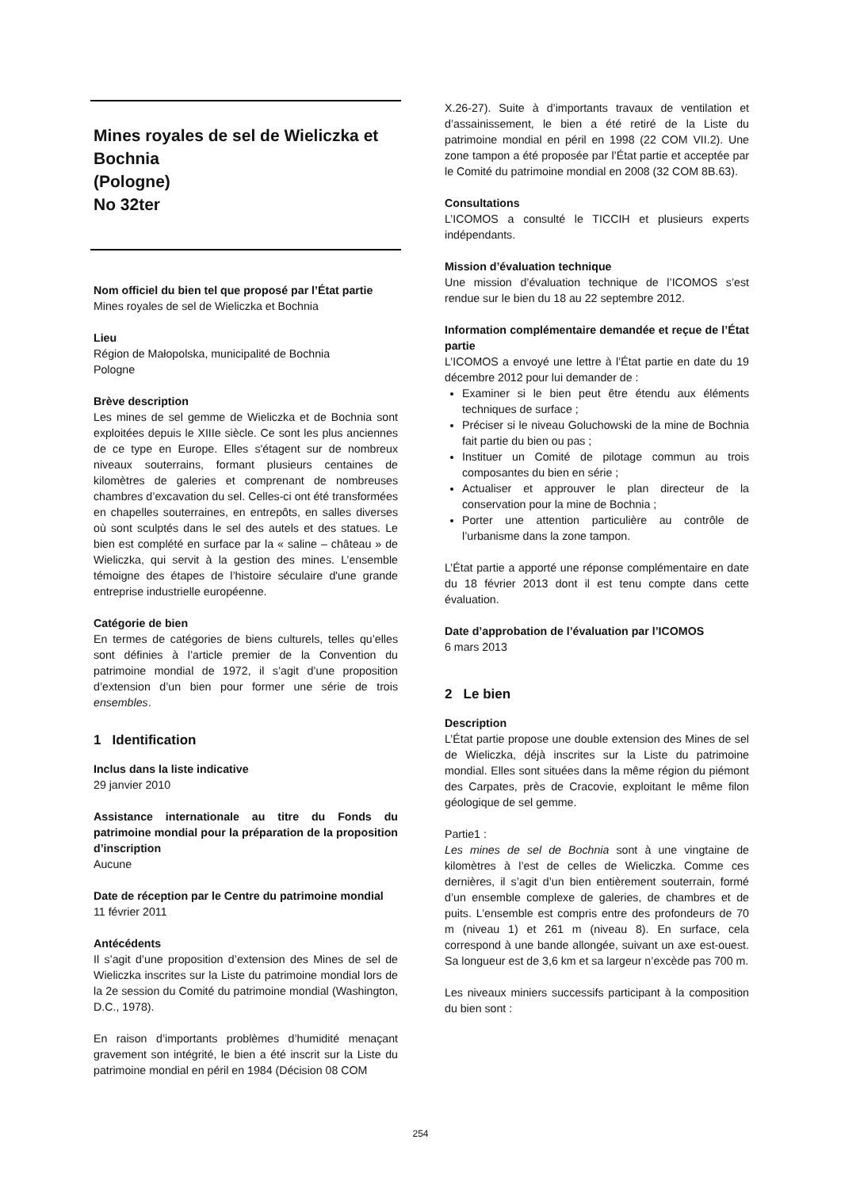Mines royales de sel de Wieliczka et Bochnia
(Pologne)
No 32ter
Nom officiel du bien tel que proposé par l’État partie
Mines royales de sel de Wieliczka et Bochnia
Lieu
Région de Małopolska, municipalité de Bochnia
Pologne
Brève description
Les mines de sel gemme de Wieliczka et de Bochnia sont exploitées depuis le XIIIe siècle. Ce sont les plus anciennes de ce type en Europe. Elles s'étagent sur de nombreux niveaux souterrains, formant plusieurs centaines de kilomètres de galeries et comprenant de nombreuses chambres d’excavation du sel. Celles-ci ont été transformées en chapelles souterraines, en entrepôts, en salles diverses où sont sculptés dans le sel des autels et des statues. Le bien est complété en surface par la « saline – château » de Wieliczka, qui servit à la gestion des mines. L’ensemble témoigne des étapes de l’histoire séculaire d'une grande entreprise industrielle européenne.
Catégorie de bien
En termes de catégories de biens culturels, telles qu’elles sont définies à l’article premier de la Convention du patrimoine mondial de 1972, il s’agit d’une proposition d’extension d’un bien pour former une série de trois ensembles.
1 Identification
Inclus dans la liste indicative
29 janvier 2010
Assistance internationale au titre du Fonds du patrimoine mondial pour la préparation de la proposition d’inscription
Aucune
Date de réception par le Centre du patrimoine mondial
11 février 2011
Antécédents
Il s’agit d’une proposition d’extension des Mines de sel de Wieliczka inscrites sur la Liste du patrimoine mondial lors de la 2e session du Comité du patrimoine mondial (Washington, D.C., 1978).
En raison d’importants problèmes d’humidité menaçant gravement son intégrité, le bien a été inscrit sur la Liste du patrimoine mondial en péril en 1984 (Décision 08 COM
X.26-27). Suite à d’importants travaux de ventilation et d’assainissement, le bien a été retiré de la Liste du patrimoine mondial en péril en 1998 (22 COM VII.2). Une zone tampon a été proposée par l’État partie et acceptée par le Comité du patrimoine mondial en 2008 (32 COM 8B.63).
Consultations
L’ICOMOS a consulté le TICCIH et plusieurs experts indépendants.
Mission d’évaluation technique
Une mission d’évaluation technique de l’ICOMOS s’est rendue sur le bien du 18 au 22 septembre 2012.
Information complémentaire demandée et reçue de l’État partie
L’ICOMOS a envoyé une lettre à l’État partie en date du 19 décembre 2012 pour lui demander de :
Examiner si le bien peut être étendu aux éléments techniques de surface ;
Préciser si le niveau Goluchowski de la mine de Bochnia fait partie du bien ou pas ;
Instituer un Comité de pilotage commun au trois composantes du bien en série ;
Actualiser et approuver le plan directeur de la conservation pour la mine de Bochnia ;
Porter une attention particulière au contrôle de l’urbanisme dans la zone tampon.
L’État partie a apporté une réponse complémentaire en date du 18 février 2013 dont il est tenu compte dans cette évaluation.
Date d’approbation de l’évaluation par l’ICOMOS
6 mars 2013
2 Le bien
Description
L’État partie propose une double extension des Mines de sel de Wieliczka, déjà inscrites sur la Liste du patrimoine mondial. Elles sont situées dans la même région du piémont des Carpates, près de Cracovie, exploitant le même filon géologique de sel gemme.
Partie1 :
Les mines de sel de Bochnia sont à une vingtaine de kilomètres à l’est de celles de Wieliczka. Comme ces dernières, il s’agit d’un bien entièrement souterrain, formé d’un ensemble complexe de galeries, de chambres et de puits. L’ensemble est compris entre des profondeurs de 70 m (niveau 1) et 261 m (niveau 8). En surface, cela correspond à une bande allongée, suivant un axe est-ouest. Sa longueur est de 3,6 km et sa largeur n’excède pas 700 m.
Les niveaux miniers successifs participant à la composition du bien sont :
254